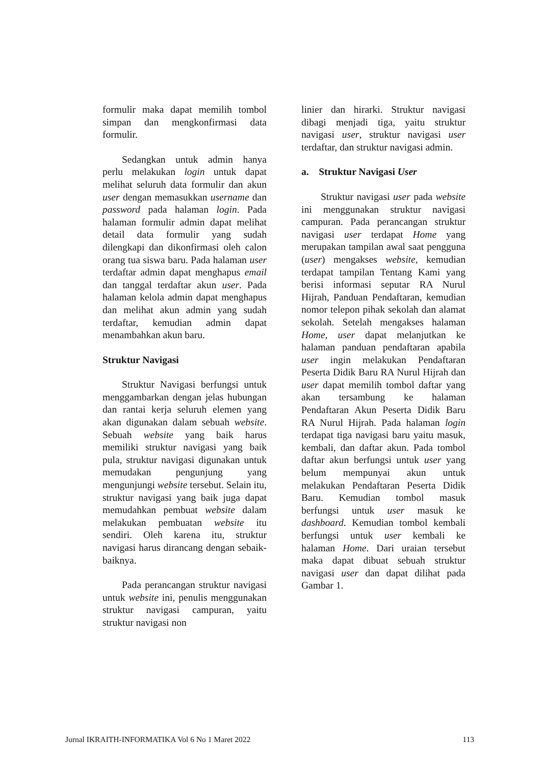formulir maka dapat memilih tombol simpan dan mengkonfirmasi data formulir.
Sedangkan untuk admin hanya perlu melakukan login untuk dapat melihat seluruh data formulir dan akun user dengan memasukkan username dan password pada halaman login. Pada halaman formulir admin dapat melihat detail data formulir yang sudah dilengkapi dan dikonfirmasi oleh calon orang tua siswa baru. Pada halaman user terdaftar admin dapat menghapus email dan tanggal terdaftar akun user. Pada halaman kelola admin dapat menghapus dan melihat akun admin yang sudah terdaftar, kemudian admin dapat menambahkan akun baru.
Struktur Navigasi
Struktur Navigasi berfungsi untuk menggambarkan dengan jelas hubungan dan rantai kerja seluruh elemen yang akan digunakan dalam sebuah website. Sebuah website yang baik harus memiliki struktur navigasi yang baik pula, struktur navigasi digunakan untuk memudakan pengunjung yang mengunjungi website tersebut. Selain itu, struktur navigasi yang baik juga dapat memudahkan pembuat website dalam melakukan pembuatan website itu sendiri. Oleh karena itu, struktur navigasi harus dirancang dengan sebaik-baiknya.
Pada perancangan struktur navigasi untuk website ini, penulis menggunakan struktur navigasi campuran, yaitu struktur navigasi non
linier dan hirarki. Struktur navigasi dibagi menjadi tiga, yaitu struktur navigasi user, struktur navigasi user terdaftar, dan struktur navigasi admin.
a. Struktur Navigasi User
Struktur navigasi user pada website ini menggunakan struktur navigasi campuran. Pada perancangan struktur navigasi user terdapat Home yang merupakan tampilan awal saat pengguna (user) mengakses website, kemudian terdapat tampilan Tentang Kami yang berisi informasi seputar RA Nurul Hijrah, Panduan Pendaftaran, kemudian nomor telepon pihak sekolah dan alamat sekolah. Setelah mengakses halaman Home, user dapat melanjutkan ke halaman panduan pendaftaran apabila user ingin melakukan Pendaftaran Peserta Didik Baru RA Nurul Hijrah dan user dapat memilih tombol daftar yang akan tersambung ke halaman Pendaftaran Akun Peserta Didik Baru RA Nurul Hijrah. Pada halaman login terdapat tiga navigasi baru yaitu masuk, kembali, dan daftar akun. Pada tombol daftar akun berfungsi untuk user yang belum mempunyai akun untuk melakukan Pendaftaran Peserta Didik Baru. Kemudian tombol masuk berfungsi untuk user masuk ke dashboard. Kemudian tombol kembali berfungsi untuk user kembali ke halaman Home. Dari uraian tersebut maka dapat dibuat sebuah struktur navigasi user dan dapat dilihat pada Gambar 1.
Jurnal IKRAITH-INFORMATIKA Vol 6 No 1 Maret 2022 113